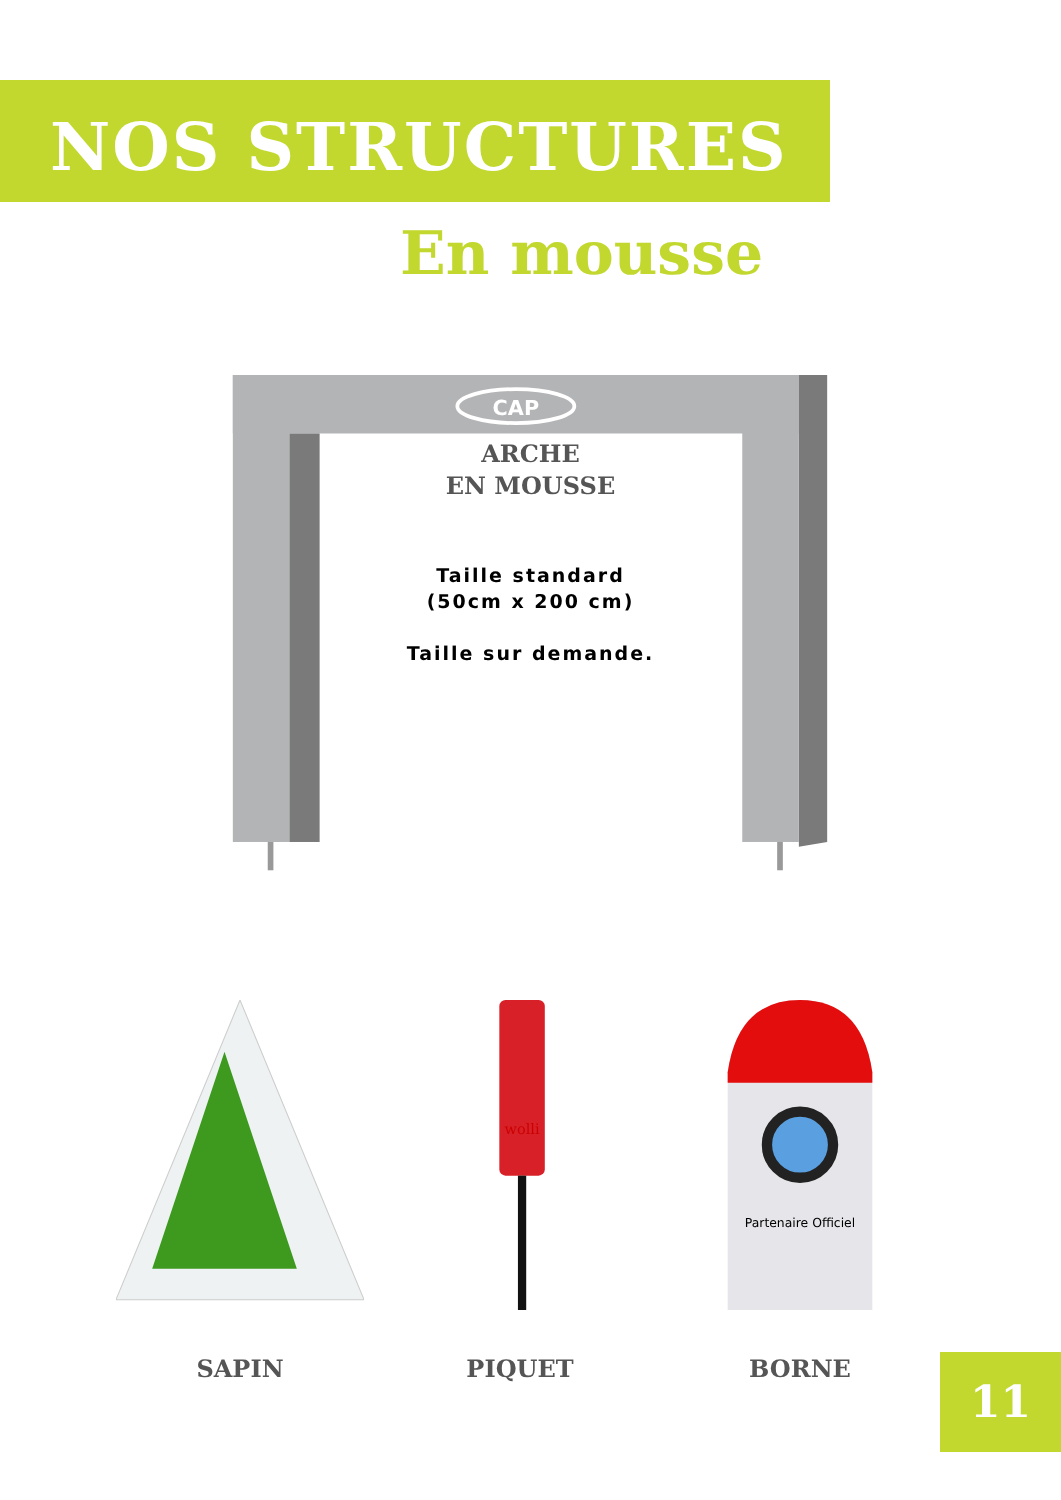NOS STRUCTURES
En mousse
CAP
ARCHE
EN MOUSSE
Taille standard
(50cm x 200 cm)
Taille sur demande.
SAPIN
wolli
PIQUET
Partenaire Officiel
BORNE
11